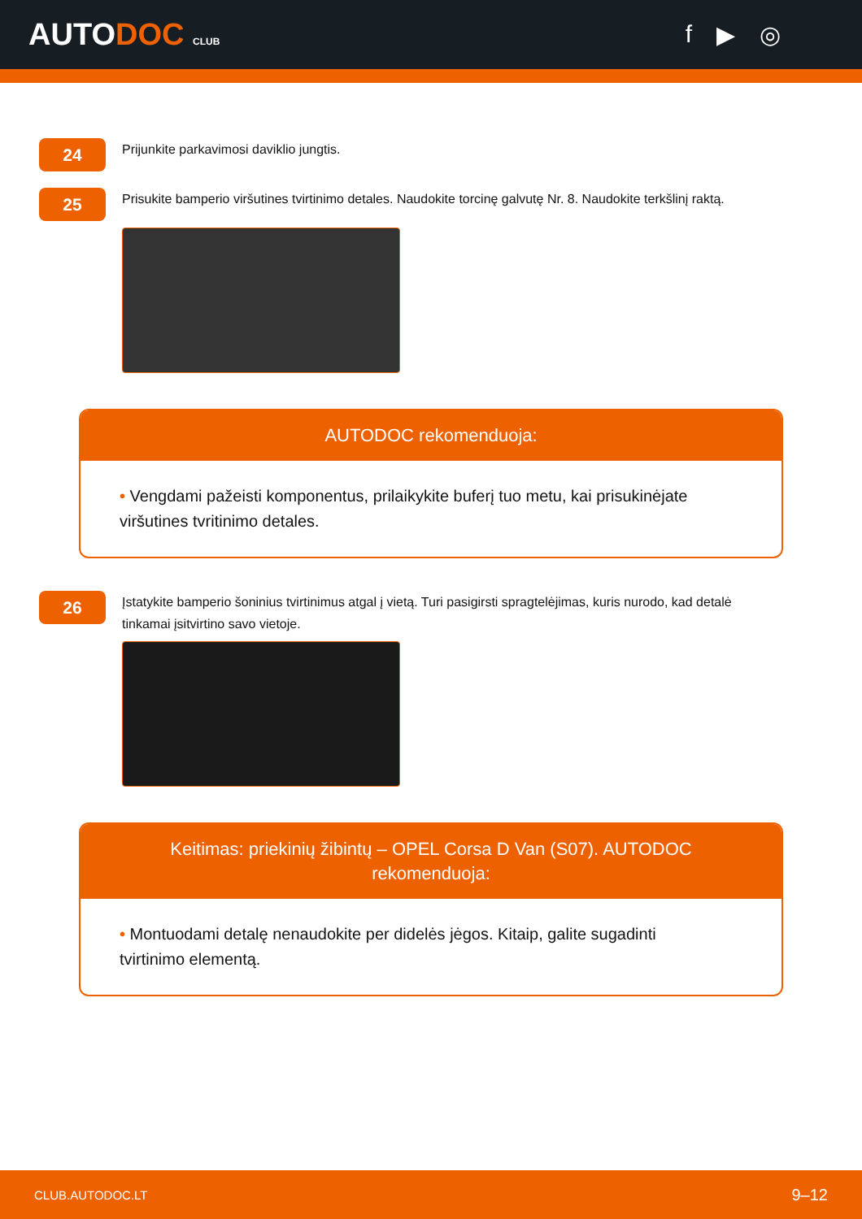AUTODOC CLUB
f ▶ ◎
24
Prijunkite parkavimosi daviklio jungtis.
25
Prisukite bamperio viršutines tvirtinimo detales. Naudokite torcinę galvutę Nr. 8. Naudokite terkšlinį raktą.
AUTODOC rekomenduoja:
• Vengdami pažeisti komponentus, prilaikykite buferį tuo metu, kai prisukinėjate viršutines tvritinimo detales.
26
Įstatykite bamperio šoninius tvirtinimus atgal į vietą. Turi pasigirsti spragtelėjimas, kuris nurodo, kad detalė tinkamai įsitvirtino savo vietoje.
Keitimas: priekinių žibintų – OPEL Corsa D Van (S07). AUTODOC rekomenduoja:
• Montuodami detalę nenaudokite per didelės jėgos. Kitaip, galite sugadinti tvirtinimo elementą.
CLUB.AUTODOC.LT 9–12